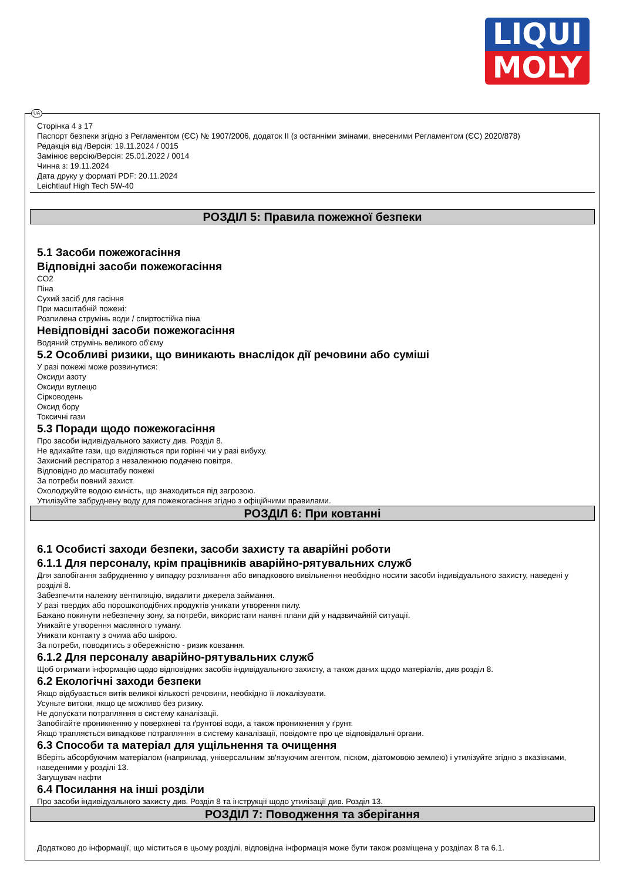LIQUI
MOLY
UA
Сторінка 4 з 17
Паспорт безпеки згідно з Регламентом (ЄС) № 1907/2006, додаток II (з останніми змінами, внесеними Регламентом (ЄС) 2020/878)
Редакція від /Версія: 19.11.2024 / 0015
Замінює версію/Версія: 25.01.2022 / 0014
Чинна з: 19.11.2024
Дата друку у форматі PDF: 20.11.2024
Leichtlauf High Tech 5W-40
РОЗДІЛ 5: Правила пожежної безпеки
5.1 Засоби пожежогасіння
Відповідні засоби пожежогасіння
CO2
Піна
Сухий засіб для гасіння
При масштабній пожежі:
Розпилена струмінь води / спиртостійка піна
Невідповідні засоби пожежогасіння
Водяний струмінь великого об'єму
5.2 Особливі ризики, що виникають внаслідок дії речовини або суміші
У разі пожежі може розвинутися:
Оксиди азоту
Оксиди вуглецю
Сірководень
Оксид бору
Токсичні гази
5.3 Поради щодо пожежогасіння
Про засоби індивідуального захисту див. Розділ 8.
Не вдихайте гази, що виділяються при горінні чи у разі вибуху.
Захисний респіратор з незалежною подачею повітря.
Відповідно до масштабу пожежі
За потреби повний захист.
Охолоджуйте водою ємність, що знаходиться під загрозою.
Утилізуйте забруднену воду для пожежогасіння згідно з офіційними правилами.
РОЗДІЛ 6: При ковтанні
6.1 Особисті заходи безпеки, засоби захисту та аварійні роботи
6.1.1 Для персоналу, крім працівників аварійно-рятувальних служб
Для запобігання забрудненню у випадку розливання або випадкового вивільнення необхідно носити засоби індивідуального захисту, наведені у розділі 8.
Забезпечити належну вентиляцію, видалити джерела займання.
У разі твердих або порошкоподібних продуктів уникати утворення пилу.
Бажано покинути небезпечну зону, за потреби, використати наявні плани дій у надзвичайній ситуації.
Уникайте утворення масляного туману.
Уникати контакту з очима або шкірою.
За потреби, поводитись з обережністю - ризик ковзання.
6.1.2 Для персоналу аварійно-рятувальних служб
Щоб отримати інформацію щодо відповідних засобів індивідуального захисту, а також даних щодо матеріалів, див розділ 8.
6.2 Екологічні заходи безпеки
Якщо відбувається витік великої кількості речовини, необхідно її локалізувати.
Усуньте витоки, якщо це можливо без ризику.
Не допускати потрапляння в систему каналізації.
Запобігайте проникненню у поверхневі та ґрунтові води, а також проникнення у ґрунт.
Якщо трапляється випадкове потрапляння в систему каналізації, повідомте про це відповідальні органи.
6.3 Способи та матеріал для ущільнення та очищення
Вберіть абсорбуючим матеріалом (наприклад, універсальним зв'язуючим агентом, піском, діатомовою землею) і утилізуйте згідно з вказівками, наведеними у розділі 13.
Загущувач нафти
6.4 Посилання на інші розділи
Про засоби індивідуального захисту див. Розділ 8 та інструкції щодо утилізації див. Розділ 13.
РОЗДІЛ 7: Поводження та зберігання
Додатково до інформації, що міститься в цьому розділі, відповідна інформація може бути також розміщена у розділах 8 та 6.1.